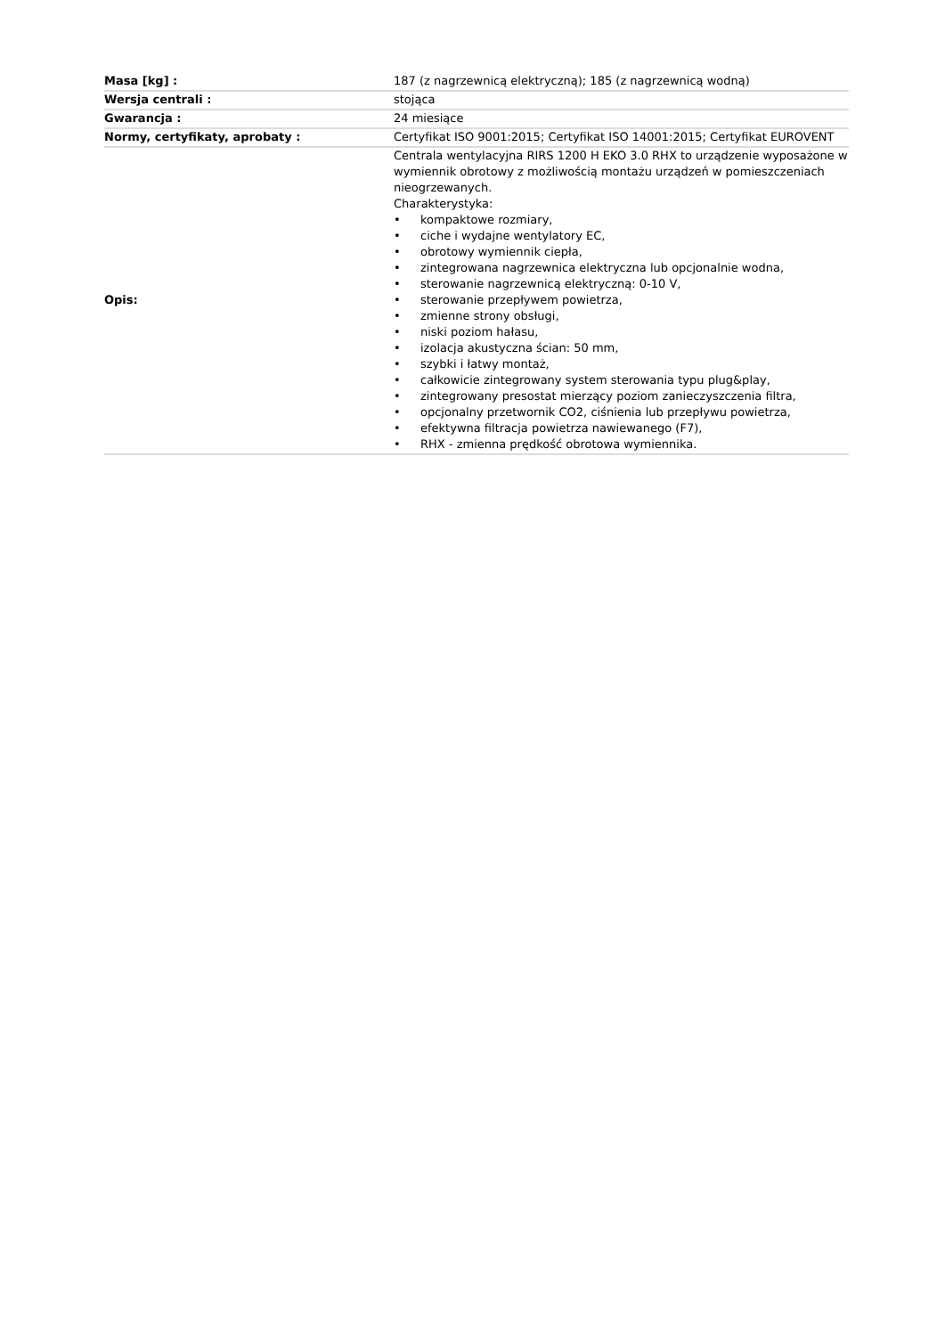| Masa [kg] : | 187 (z nagrzewnicą elektryczną); 185 (z nagrzewnicą wodną) |
| Wersja centrali : | stojąca |
| Gwarancja : | 24 miesiące |
| Normy, certyfikaty, aprobaty : | Certyfikat ISO 9001:2015; Certyfikat ISO 14001:2015; Certyfikat EUROVENT |
| Opis: | Centrala wentylacyjna RIRS 1200 H EKO 3.0 RHX to urządzenie wyposażone w wymiennik obrotowy z możliwością montażu urządzeń w pomieszczeniach nieogrzewanych. Charakterystyka: • kompaktowe rozmiary, • ciche i wydajne wentylatory EC, • obrotowy wymiennik ciepła, • zintegrowana nagrzewnica elektryczna lub opcjonalnie wodna, • sterowanie nagrzewnicą elektryczną: 0-10 V, • sterowanie przepływem powietrza, • zmienne strony obsługi, • niski poziom hałasu, • izolacja akustyczna ścian: 50 mm, • szybki i łatwy montaż, • całkowicie zintegrowany system sterowania typu plug&play, • zintegrowany presostat mierzący poziom zanieczyszczenia filtra, • opcjonalny przetwornik CO2, ciśnienia lub przepływu powietrza, • efektywna filtracja powietrza nawiewanego (F7), • RHX - zmienna prędkość obrotowa wymiennika. |